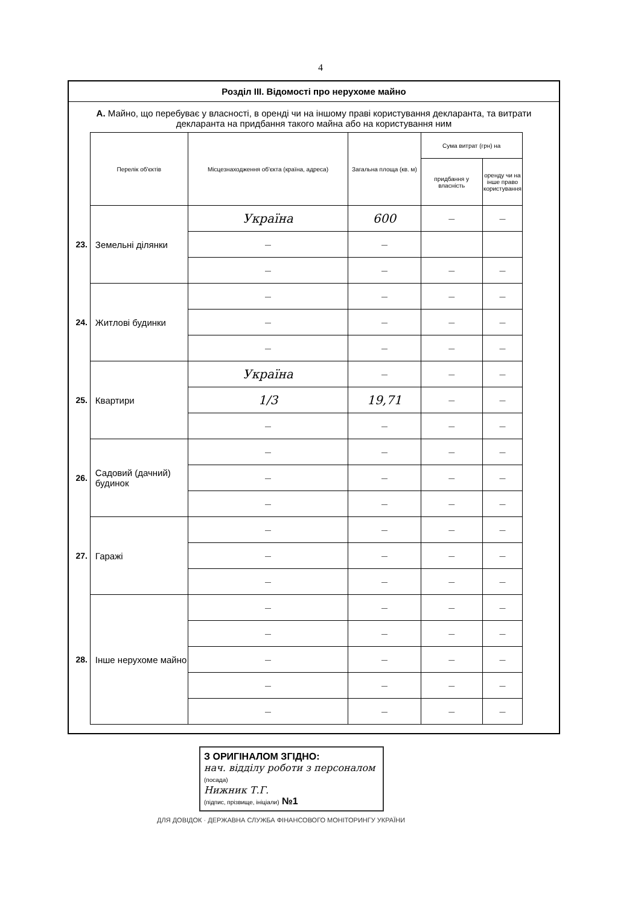4
Розділ III. Відомості про нерухоме майно
А. Майно, що перебуває у власності, в оренді чи на іншому праві користування декларанта, та витрати декларанта на придбання такого майна або на користування ним
| | Перелік об'єктів | Місцезнаходження об'єкта (країна, адреса) | Загальна площа (кв. м) | Сума витрат (грн) на | |
| --- | --- | --- | --- | --- | --- |
| | | | | придбання у власність | оренду чи на інше право користування |
| 23. | Земельні ділянки | Україна | 600 | — | — |
| | | — | — | | |
| | | — | — | — | — |
| 24. | Житлові будинки | — | — | — | — |
| | | — | — | — | — |
| | | — | — | — | — |
| 25. | Квартири | Україна | — | — | — |
| | | 1/3 | 19,71 | — | — |
| | | — | — | — | — |
| 26. | Садовий (дачний) будинок | — | — | — | — |
| | | — | — | — | — |
| | | — | — | — | — |
| 27. | Гаражі | — | — | — | — |
| | | — | — | — | — |
| | | — | — | — | — |
| 28. | Інше нерухоме майно | — | — | — | — |
| | | — | — | — | — |
| | | — | — | — | — |
| | | — | — | — | — |
| | | — | — | — | — |
З ОРИГІНАЛОМ ЗГІДНО:
нач. відділу роботи з персоналом (посада)
Нижник Т.Г.
(підпис, прізвище, ініціали) №1
ДЛЯ ДОВІДОК · ДЕРЖАВНА СЛУЖБА ФІНАНСОВОГО МОНІТОРИНГУ УКРАЇНИ